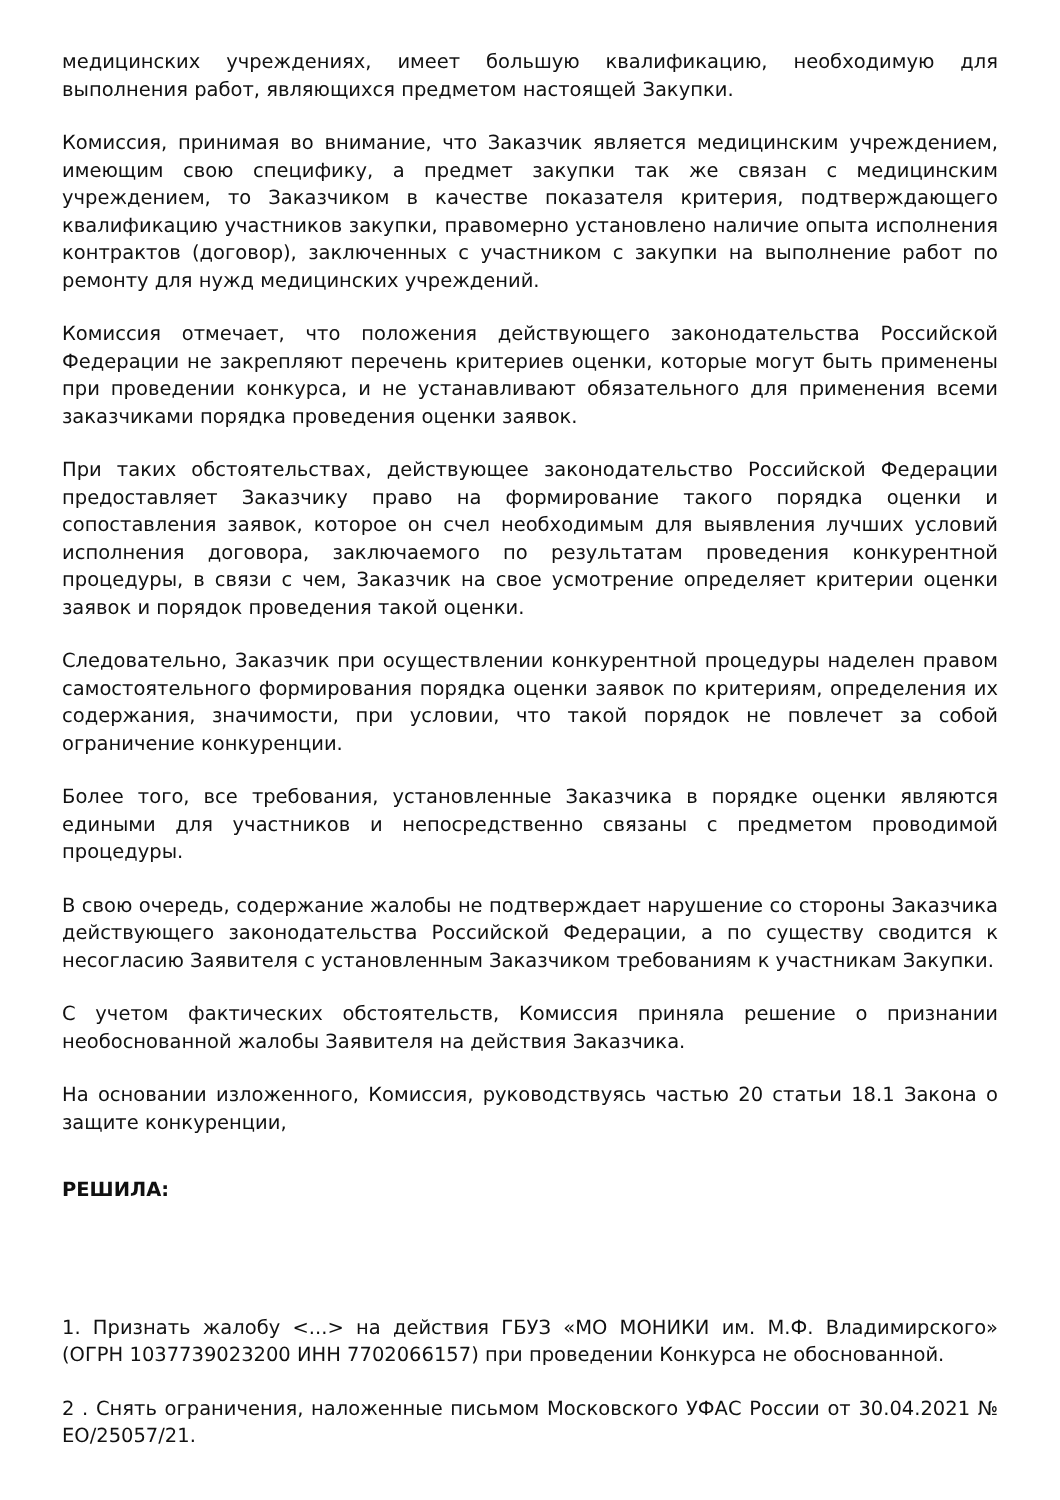медицинских учреждениях, имеет большую квалификацию, необходимую для выполнения работ, являющихся предметом настоящей Закупки.
Комиссия, принимая во внимание, что Заказчик является медицинским учреждением, имеющим свою специфику, а предмет закупки так же связан с медицинским учреждением, то Заказчиком в качестве показателя критерия, подтверждающего квалификацию участников закупки, правомерно установлено наличие опыта исполнения контрактов (договор), заключенных с участником с закупки на выполнение работ по ремонту для нужд медицинских учреждений.
Комиссия отмечает, что положения действующего законодательства Российской Федерации не закрепляют перечень критериев оценки, которые могут быть применены при проведении конкурса, и не устанавливают обязательного для применения всеми заказчиками порядка проведения оценки заявок.
При таких обстоятельствах, действующее законодательство Российской Федерации предоставляет Заказчику право на формирование такого порядка оценки и сопоставления заявок, которое он счел необходимым для выявления лучших условий исполнения договора, заключаемого по результатам проведения конкурентной процедуры, в связи с чем, Заказчик на свое усмотрение определяет критерии оценки заявок и порядок проведения такой оценки.
Следовательно, Заказчик при осуществлении конкурентной процедуры наделен правом самостоятельного формирования порядка оценки заявок по критериям, определения их содержания, значимости, при условии, что такой порядок не повлечет за собой ограничение конкуренции.
Более того, все требования, установленные Заказчика в порядке оценки являются едиными для участников и непосредственно связаны с предметом проводимой процедуры.
В свою очередь, содержание жалобы не подтверждает нарушение со стороны Заказчика действующего законодательства Российской Федерации, а по существу сводится к несогласию Заявителя с установленным Заказчиком требованиям к участникам Закупки.
С учетом фактических обстоятельств, Комиссия приняла решение о признании необоснованной жалобы Заявителя на действия Заказчика.
На основании изложенного, Комиссия, руководствуясь частью 20 статьи 18.1 Закона о защите конкуренции,
РЕШИЛА:
1. Признать жалобу <...> на действия ГБУЗ «МО МОНИКИ им. М.Ф. Владимирского» (ОГРН 1037739023200 ИНН 7702066157) при проведении Конкурса не обоснованной.
2 . Снять ограничения, наложенные письмом Московского УФАС России от 30.04.2021 № ЕО/25057/21.